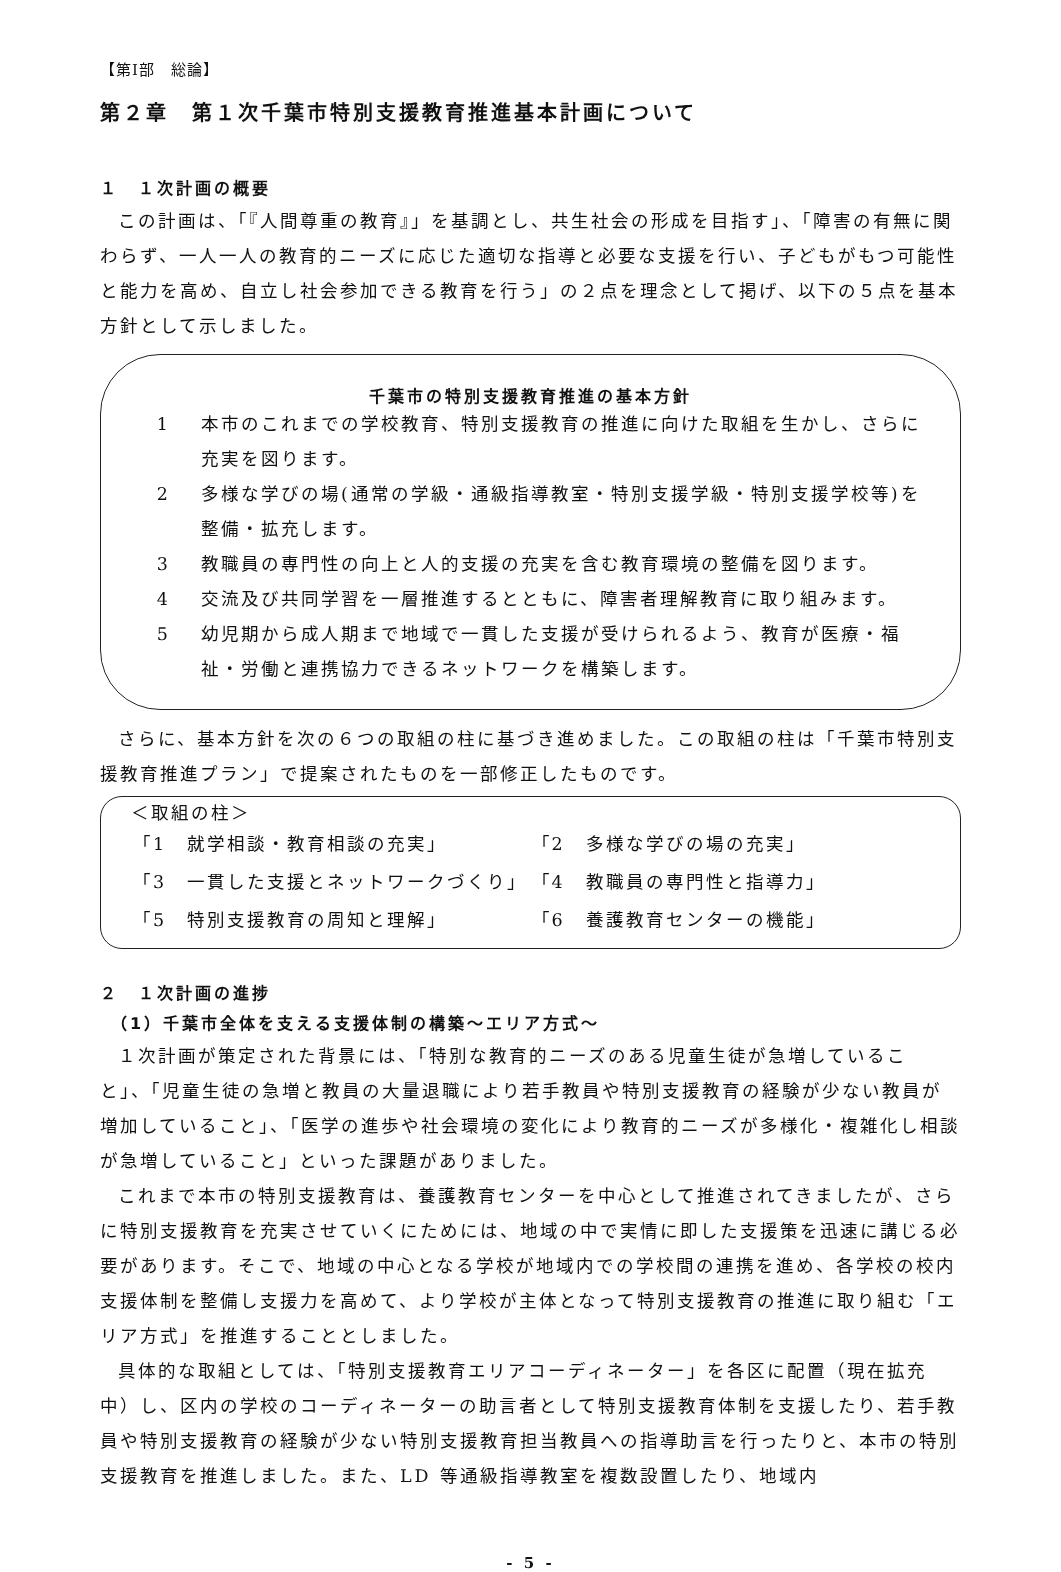【第Ⅰ部　総論】
第２章　第１次千葉市特別支援教育推進基本計画について
１　１次計画の概要
この計画は、「『人間尊重の教育』」を基調とし、共生社会の形成を目指す」、「障害の有無に関わらず、一人一人の教育的ニーズに応じた適切な指導と必要な支援を行い、子どもがもつ可能性と能力を高め、自立し社会参加できる教育を行う」の２点を理念として掲げ、以下の５点を基本方針として示しました。
千葉市の特別支援教育推進の基本方針
1 本市のこれまでの学校教育、特別支援教育の推進に向けた取組を生かし、さらに充実を図ります。
2 多様な学びの場(通常の学級・通級指導教室・特別支援学級・特別支援学校等)を整備・拡充します。
3 教職員の専門性の向上と人的支援の充実を含む教育環境の整備を図ります。
4 交流及び共同学習を一層推進するとともに、障害者理解教育に取り組みます。
5 幼児期から成人期まで地域で一貫した支援が受けられるよう、教育が医療・福祉・労働と連携協力できるネットワークを構築します。
さらに、基本方針を次の６つの取組の柱に基づき進めました。この取組の柱は「千葉市特別支援教育推進プラン」で提案されたものを一部修正したものです。
＜取組の柱＞
| 「1 就学相談・教育相談の充実」 | 「2 多様な学びの場の充実」 |
| 「3 一貫した支援とネットワークづくり」 | 「4 教職員の専門性と指導力」 |
| 「5 特別支援教育の周知と理解」 | 「6 養護教育センターの機能」 |
２　１次計画の進捗
　（1）千葉市全体を支える支援体制の構築～エリア方式～
１次計画が策定された背景には、「特別な教育的ニーズのある児童生徒が急増していること」、「児童生徒の急増と教員の大量退職により若手教員や特別支援教育の経験が少ない教員が増加していること」、「医学の進歩や社会環境の変化により教育的ニーズが多様化・複雑化し相談が急増していること」といった課題がありました。
これまで本市の特別支援教育は、養護教育センターを中心として推進されてきましたが、さらに特別支援教育を充実させていくにためには、地域の中で実情に即した支援策を迅速に講じる必要があります。そこで、地域の中心となる学校が地域内での学校間の連携を進め、各学校の校内支援体制を整備し支援力を高めて、より学校が主体となって特別支援教育の推進に取り組む「エリア方式」を推進することとしました。
具体的な取組としては、「特別支援教育エリアコーディネーター」を各区に配置（現在拡充中）し、区内の学校のコーディネーターの助言者として特別支援教育体制を支援したり、若手教員や特別支援教育の経験が少ない特別支援教育担当教員への指導助言を行ったりと、本市の特別支援教育を推進しました。また、LD 等通級指導教室を複数設置したり、地域内
- 5 -